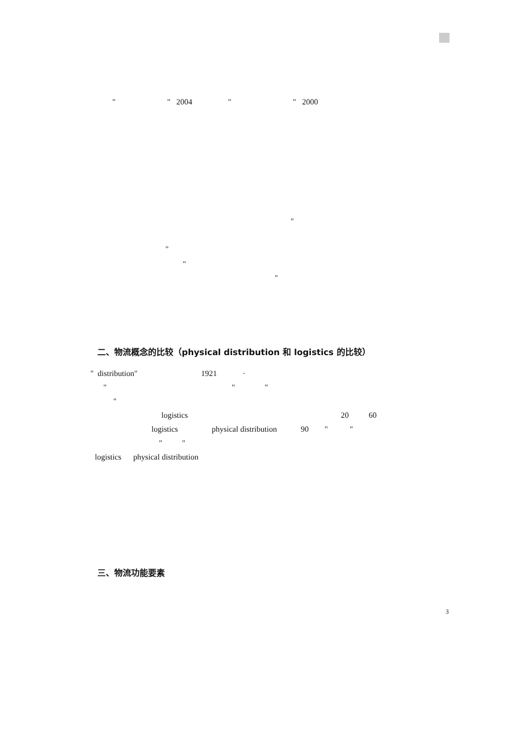" " 2004 " " 2000
"
"
"
"
二、物流概念的比较（physical distribution 和 logistics 的比较）
" distribution" 1921 ·
" " "
"
logistics 20 60
logistics physical distribution 90 " "
" "
logistics physical distribution
三、物流功能要素
3